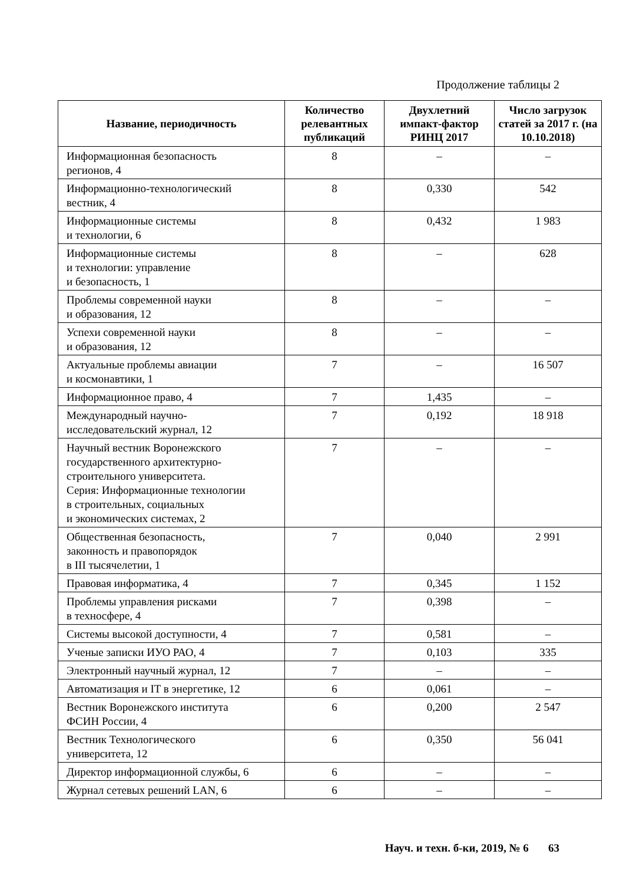Продолжение таблицы 2
| Название, периодичность | Количество релевантных публикаций | Двухлетний импакт-фактор РИНЦ 2017 | Число загрузок статей за 2017 г. (на 10.10.2018) |
| --- | --- | --- | --- |
| Информационная безопасность регионов, 4 | 8 | – | – |
| Информационно-технологический вестник, 4 | 8 | 0,330 | 542 |
| Информационные системы и технологии, 6 | 8 | 0,432 | 1 983 |
| Информационные системы и технологии: управление и безопасность, 1 | 8 | – | 628 |
| Проблемы современной науки и образования, 12 | 8 | – | – |
| Успехи современной науки и образования, 12 | 8 | – | – |
| Актуальные проблемы авиации и космонавтики, 1 | 7 | – | 16 507 |
| Информационное право, 4 | 7 | 1,435 | – |
| Международный научно- исследовательский журнал, 12 | 7 | 0,192 | 18 918 |
| Научный вестник Воронежского государственного архитектурно- строительного университета. Серия: Информационные технологии в строительных, социальных и экономических системах, 2 | 7 | – | – |
| Общественная безопасность, законность и правопорядок в III тысячелетии, 1 | 7 | 0,040 | 2 991 |
| Правовая информатика, 4 | 7 | 0,345 | 1 152 |
| Проблемы управления рисками в техносфере, 4 | 7 | 0,398 | – |
| Системы высокой доступности, 4 | 7 | 0,581 | – |
| Ученые записки ИУО РАО, 4 | 7 | 0,103 | 335 |
| Электронный научный журнал, 12 | 7 | – | – |
| Автоматизация и IT в энергетике, 12 | 6 | 0,061 | – |
| Вестник Воронежского института ФСИН России, 4 | 6 | 0,200 | 2 547 |
| Вестник Технологического университета, 12 | 6 | 0,350 | 56 041 |
| Директор информационной службы, 6 | 6 | – | – |
| Журнал сетевых решений LAN, 6 | 6 | – | – |
Науч. и техн. б-ки, 2019, № 6 63